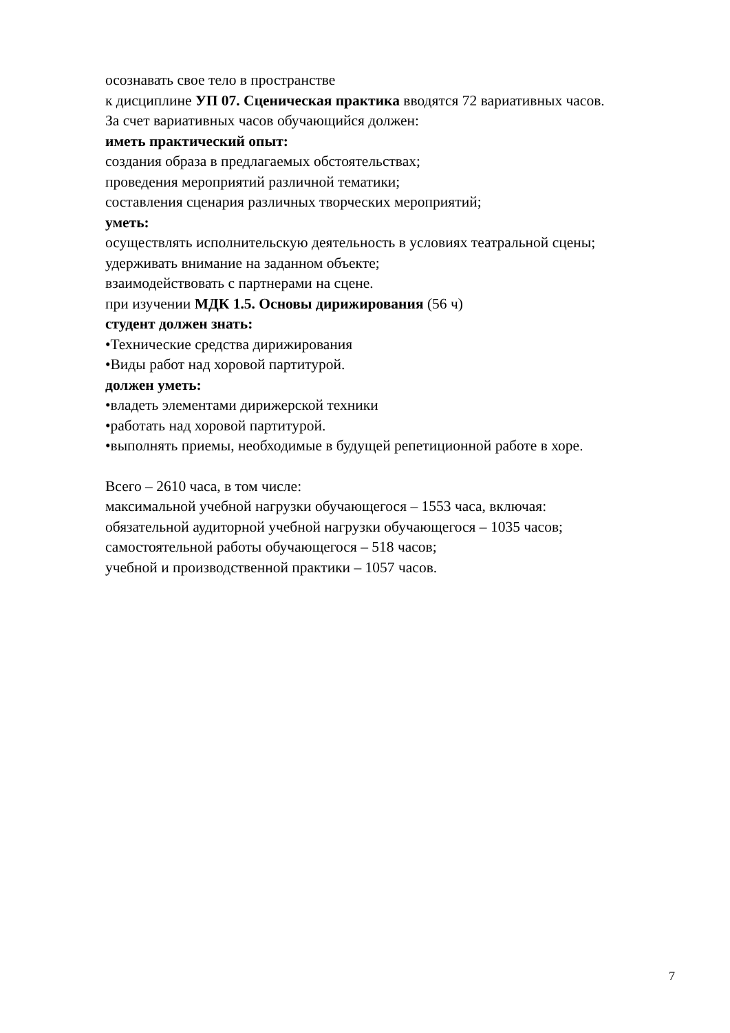осознавать свое тело в пространстве
к дисциплине УП 07. Сценическая практика вводятся 72 вариативных часов.
За счет вариативных часов обучающийся должен:
иметь практический опыт:
создания образа в предлагаемых обстоятельствах;
проведения мероприятий различной тематики;
составления сценария различных творческих мероприятий;
уметь:
осуществлять исполнительскую деятельность в условиях театральной сцены;
удерживать внимание на заданном объекте;
взаимодействовать с партнерами на сцене.
при изучении МДК 1.5. Основы дирижирования (56 ч)
студент должен знать:
•Технические средства дирижирования
•Виды работ над хоровой партитурой.
должен уметь:
•владеть элементами дирижерской техники
•работать над хоровой партитурой.
•выполнять приемы, необходимые в будущей репетиционной работе в хоре.
Всего – 2610 часа, в том числе:
максимальной учебной нагрузки обучающегося – 1553 часа, включая:
обязательной аудиторной учебной нагрузки обучающегося – 1035 часов;
самостоятельной работы обучающегося – 518 часов;
учебной и производственной практики – 1057 часов.
7